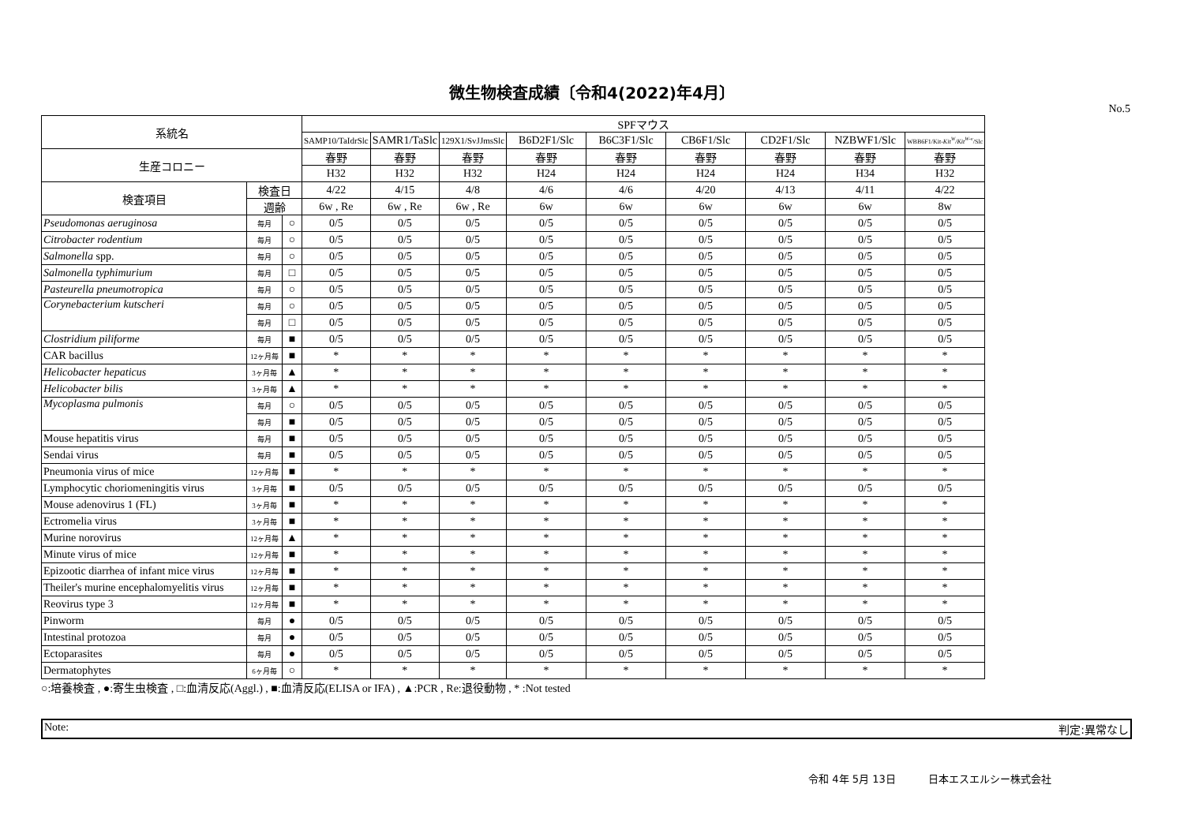微生物検査成績〔令和4(2022)年4月〕
No.5
| 系統名 | | | SPFマウス | | | | | | | | |
| --- | --- | --- | --- | --- | --- | --- | --- | --- | --- | --- | --- |
| | | | SAMP10/TaIdrSlc | SAMR1/TaSlc | 129X1/SvJJmsSlc | B6D2F1/Slc | B6C3F1/Slc | CB6F1/Slc | CD2F1/Slc | NZBWF1/Slc | WBB6F1/Kit- Kit<sup>W</sup>/Kit<sup>W-v</sup> /Slc |
| 生産コロニー | | | 春野 | 春野 | 春野 | 春野 | 春野 | 春野 | 春野 | 春野 | 春野 |
| | | | H32 | H32 | H32 | H24 | H24 | H24 | H24 | H34 | H32 |
| 検査項目 | 検査日 | | 4/22 | 4/15 | 4/8 | 4/6 | 4/6 | 4/20 | 4/13 | 4/11 | 4/22 |
| | 週齢 | | 6w , Re | 6w , Re | 6w , Re | 6w | 6w | 6w | 6w | 6w | 8w |
| Pseudomonas aeruginosa | 毎月 | ○ | 0/5 | 0/5 | 0/5 | 0/5 | 0/5 | 0/5 | 0/5 | 0/5 | 0/5 |
| Citrobacter rodentium | 毎月 | ○ | 0/5 | 0/5 | 0/5 | 0/5 | 0/5 | 0/5 | 0/5 | 0/5 | 0/5 |
| Salmonella spp. | 毎月 | ○ | 0/5 | 0/5 | 0/5 | 0/5 | 0/5 | 0/5 | 0/5 | 0/5 | 0/5 |
| Salmonella typhimurium | 毎月 | □ | 0/5 | 0/5 | 0/5 | 0/5 | 0/5 | 0/5 | 0/5 | 0/5 | 0/5 |
| Pasteurella pneumotropica | 毎月 | ○ | 0/5 | 0/5 | 0/5 | 0/5 | 0/5 | 0/5 | 0/5 | 0/5 | 0/5 |
| Corynebacterium kutscheri | 毎月 | ○ | 0/5 | 0/5 | 0/5 | 0/5 | 0/5 | 0/5 | 0/5 | 0/5 | 0/5 |
| | 毎月 | □ | 0/5 | 0/5 | 0/5 | 0/5 | 0/5 | 0/5 | 0/5 | 0/5 | 0/5 |
| Clostridium piliforme | 毎月 | ■ | 0/5 | 0/5 | 0/5 | 0/5 | 0/5 | 0/5 | 0/5 | 0/5 | 0/5 |
| CAR bacillus | 12ヶ月毎 | ■ | * | * | * | * | * | * | * | * | * |
| Helicobacter hepaticus | 3ヶ月毎 | ▲ | * | * | * | * | * | * | * | * | * |
| Helicobacter bilis | 3ヶ月毎 | ▲ | * | * | * | * | * | * | * | * | * |
| Mycoplasma pulmonis | 毎月 | ○ | 0/5 | 0/5 | 0/5 | 0/5 | 0/5 | 0/5 | 0/5 | 0/5 | 0/5 |
| | 毎月 | ■ | 0/5 | 0/5 | 0/5 | 0/5 | 0/5 | 0/5 | 0/5 | 0/5 | 0/5 |
| Mouse hepatitis virus | 毎月 | ■ | 0/5 | 0/5 | 0/5 | 0/5 | 0/5 | 0/5 | 0/5 | 0/5 | 0/5 |
| Sendai virus | 毎月 | ■ | 0/5 | 0/5 | 0/5 | 0/5 | 0/5 | 0/5 | 0/5 | 0/5 | 0/5 |
| Pneumonia virus of mice | 12ヶ月毎 | ■ | * | * | * | * | * | * | * | * | * |
| Lymphocytic choriomeningitis virus | 3ヶ月毎 | ■ | 0/5 | 0/5 | 0/5 | 0/5 | 0/5 | 0/5 | 0/5 | 0/5 | 0/5 |
| Mouse adenovirus 1 (FL) | 3ヶ月毎 | ■ | * | * | * | * | * | * | * | * | * |
| Ectromelia virus | 3ヶ月毎 | ■ | * | * | * | * | * | * | * | * | * |
| Murine norovirus | 12ヶ月毎 | ▲ | * | * | * | * | * | * | * | * | * |
| Minute virus of mice | 12ヶ月毎 | ■ | * | * | * | * | * | * | * | * | * |
| Epizootic diarrhea of infant mice virus | 12ヶ月毎 | ■ | * | * | * | * | * | * | * | * | * |
| Theiler's murine encephalomyelitis virus | 12ヶ月毎 | ■ | * | * | * | * | * | * | * | * | * |
| Reovirus type 3 | 12ヶ月毎 | ■ | * | * | * | * | * | * | * | * | * |
| Pinworm | 毎月 | ● | 0/5 | 0/5 | 0/5 | 0/5 | 0/5 | 0/5 | 0/5 | 0/5 | 0/5 |
| Intestinal protozoa | 毎月 | ● | 0/5 | 0/5 | 0/5 | 0/5 | 0/5 | 0/5 | 0/5 | 0/5 | 0/5 |
| Ectoparasites | 毎月 | ● | 0/5 | 0/5 | 0/5 | 0/5 | 0/5 | 0/5 | 0/5 | 0/5 | 0/5 |
| Dermatophytes | 6ヶ月毎 | ○ | * | * | * | * | * | * | * | * | * |
○:培養検査 , ●:寄生虫検査 , □:血清反応(Aggl.) , ■:血清反応(ELISA or IFA) , ▲:PCR , Re:退役動物 , * :Not tested
Note: 判定:異常なし
令和 4年 5月 13日 日本エスエルシー株式会社